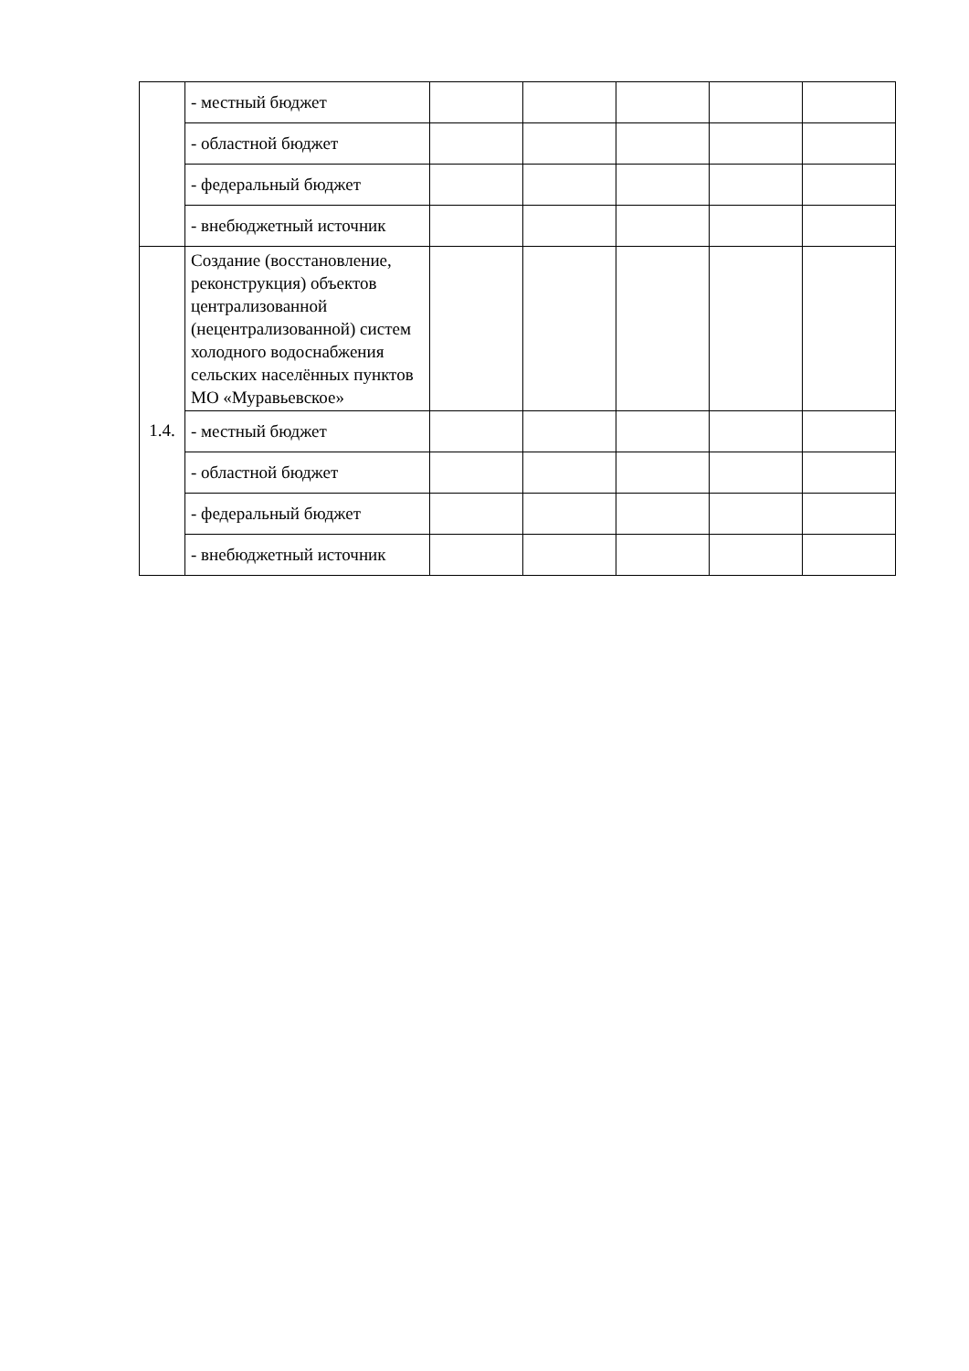| | - местный бюджет | | | | | |
| | - областной бюджет | | | | | |
| | - федеральный бюджет | | | | | |
| | - внебюджетный источник | | | | | |
| 1.4. | Создание (восстановление, реконструкция) объектов централизованной (нецентрализованной) систем холодного водоснабжения сельских населённых пунктов МО «Муравьевское» | | | | | |
| | - местный бюджет | | | | | |
| | - областной бюджет | | | | | |
| | - федеральный бюджет | | | | | |
| | - внебюджетный источник | | | | | |